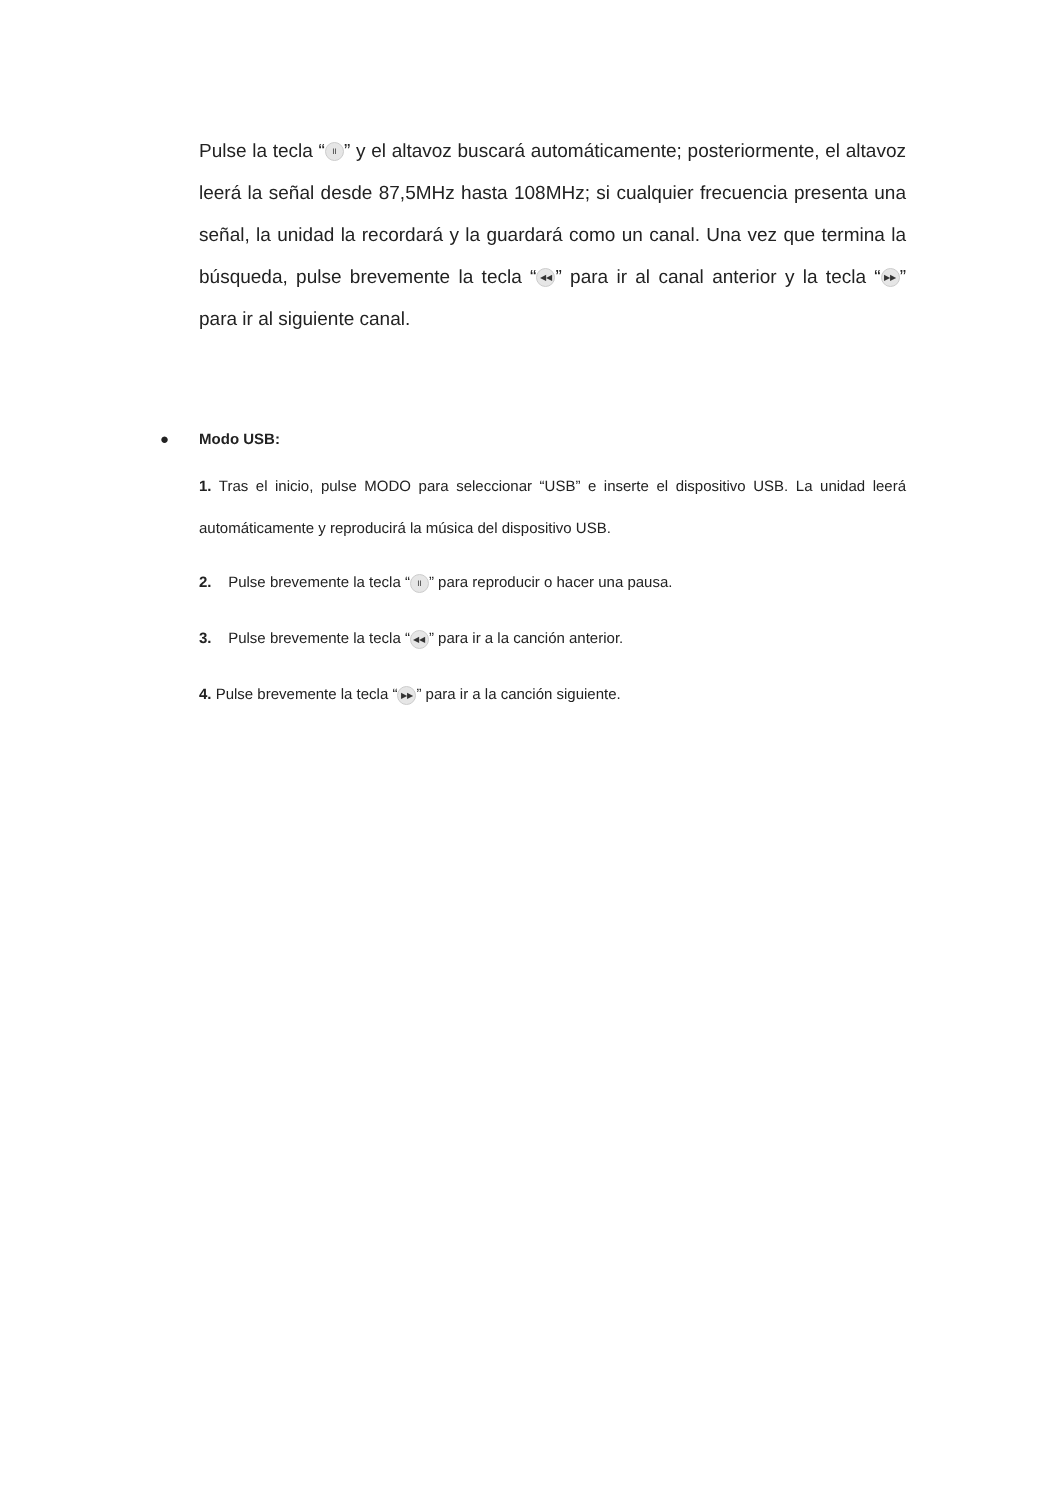Pulse la tecla “II” y el altavoz buscará automáticamente; posteriormente, el altavoz leerá la señal desde 87,5MHz hasta 108MHz; si cualquier frecuencia presenta una señal, la unidad la recordará y la guardará como un canal. Una vez que termina la búsqueda, pulse brevemente la tecla “◀◀” para ir al canal anterior y la tecla “▶▶” para ir al siguiente canal.
● Modo USB:
1. Tras el inicio, pulse MODO para seleccionar “USB” e inserte el dispositivo USB. La unidad leerá automáticamente y reproducirá la música del dispositivo USB.
2. Pulse brevemente la tecla “II” para reproducir o hacer una pausa.
3. Pulse brevemente la tecla “◀◀” para ir a la canción anterior.
4. Pulse brevemente la tecla “▶▶” para ir a la canción siguiente.